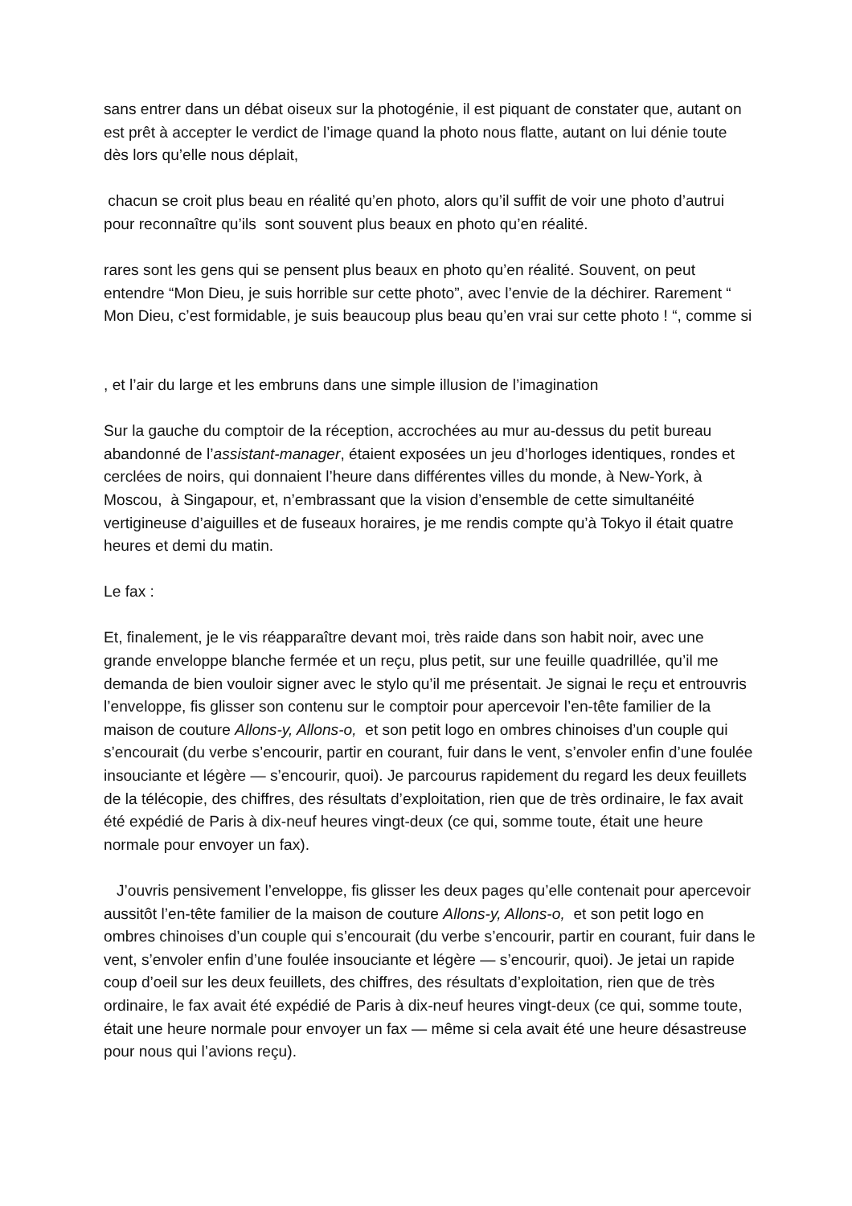sans entrer dans un débat oiseux sur la photogénie, il est piquant de constater que, autant on est prêt à accepter le verdict de l’image quand la photo nous flatte, autant on lui dénie toute dès lors qu’elle nous déplait,
chacun se croit plus beau en réalité qu’en photo, alors qu’il suffit de voir une photo d’autrui pour reconnaître qu’ils sont souvent plus beaux en photo qu’en réalité.
rares sont les gens qui se pensent plus beaux en photo qu’en réalité. Souvent, on peut entendre “Mon Dieu, je suis horrible sur cette photo”, avec l’envie de la déchirer. Rarement “ Mon Dieu, c’est formidable, je suis beaucoup plus beau qu’en vrai sur cette photo ! “, comme si
, et l’air du large et les embruns dans une simple illusion de l’imagination
Sur la gauche du comptoir de la réception, accrochées au mur au-dessus du petit bureau abandonné de l’assistant-manager, étaient exposées un jeu d’horloges identiques, rondes et cerclées de noirs, qui donnaient l’heure dans différentes villes du monde, à New-York, à Moscou, à Singapour, et, n’embrassant que la vision d’ensemble de cette simultanéité vertigineuse d’aiguilles et de fuseaux horaires, je me rendis compte qu’à Tokyo il était quatre heures et demi du matin.
Le fax :
Et, finalement, je le vis réapparaître devant moi, très raide dans son habit noir, avec une grande enveloppe blanche fermée et un reçu, plus petit, sur une feuille quadrillée, qu’il me demanda de bien vouloir signer avec le stylo qu’il me présentait. Je signai le reçu et entrouvris l’enveloppe, fis glisser son contenu sur le comptoir pour apercevoir l’en-tête familier de la maison de couture Allons-y, Allons-o, et son petit logo en ombres chinoises d’un couple qui s’encourait (du verbe s’encourir, partir en courant, fuir dans le vent, s’envoler enfin d’une foulée insouciante et légère — s’encourir, quoi). Je parcourus rapidement du regard les deux feuillets de la télécopie, des chiffres, des résultats d’exploitation, rien que de très ordinaire, le fax avait été expédié de Paris à dix-neuf heures vingt-deux (ce qui, somme toute, était une heure normale pour envoyer un fax).
J’ouvris pensivement l’enveloppe, fis glisser les deux pages qu’elle contenait pour apercevoir aussitôt l’en-tête familier de la maison de couture Allons-y, Allons-o, et son petit logo en ombres chinoises d’un couple qui s’encourait (du verbe s’encourir, partir en courant, fuir dans le vent, s’envoler enfin d’une foulée insouciante et légère — s’encourir, quoi). Je jetai un rapide coup d’oeil sur les deux feuillets, des chiffres, des résultats d’exploitation, rien que de très ordinaire, le fax avait été expédié de Paris à dix-neuf heures vingt-deux (ce qui, somme toute, était une heure normale pour envoyer un fax — même si cela avait été une heure désastreuse pour nous qui l’avions reçu).